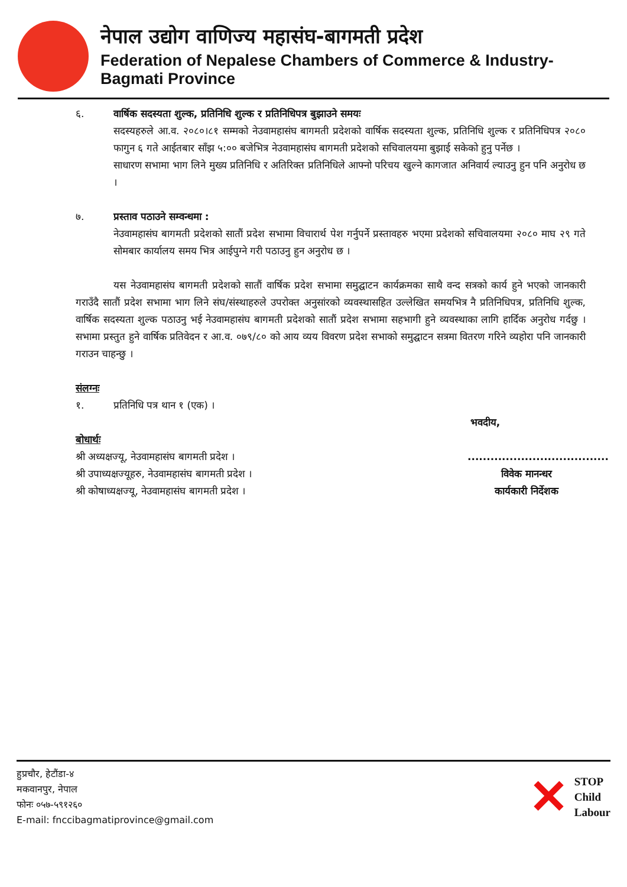नेपाल उद्योग वाणिज्य महासंघ-बागमती प्रदेश
Federation of Nepalese Chambers of Commerce & Industry-Bagmati Province
६. वार्षिक सदस्यता शुल्क, प्रतिनिधि शुल्क र प्रतिनिधिपत्र बुझाउने समयः
सदस्यहरुले आ.व. २०८०।८१ सम्मको नेउवामहासंघ बागमती प्रदेशको वार्षिक सदस्यता शुल्क, प्रतिनिधि शुल्क र प्रतिनिधिपत्र २०८० फागुन ६ गते आईतबार साँझ ५:०० बजेभित्र नेउवामहासंघ बागमती प्रदेशको सचिवालयमा बुझाई सकेको हुनु पर्नेछ ।
साधारण सभामा भाग लिने मुख्य प्रतिनिधि र अतिरिक्त प्रतिनिधिले आफ्नो परिचय खुल्ने कागजात अनिवार्य ल्याउनु हुन पनि अनुरोध छ ।
७. प्रस्ताव पठाउने सम्वन्धमा :
नेउवामहासंघ बागमती प्रदेशको सातौं प्रदेश सभामा विचारार्थ पेश गर्नुपर्ने प्रस्तावहरु भएमा प्रदेशको सचिवालयमा २०८० माघ २९ गते सोमबार कार्यालय समय भित्र आईपुग्ने गरी पठाउनु हुन अनुरोध छ ।
यस नेउवामहासंघ बागमती प्रदेशको सातौं वार्षिक प्रदेश सभामा समुद्घाटन कार्यक्रमका साथै वन्द सत्रको कार्य हुने भएको जानकारी गराउँदै सातौं प्रदेश सभामा भाग लिने संघ/संस्थाहरुले उपरोक्त अनुसांरको व्यवस्थासहित उल्लेखित समयभित्र नै प्रतिनिधिपत्र, प्रतिनिधि शुल्क, वार्षिक सदस्यता शुल्क पठाउनु भई नेउवामहासंघ बागमती प्रदेशको सातौं प्रदेश सभामा सहभागी हुने व्यवस्थाका लागि हार्दिक अनुरोध गर्दछु । सभामा प्रस्तुत हुने वार्षिक प्रतिवेदन र आ.व. ०७९/८० को आय व्यय विवरण प्रदेश सभाको समुद्घाटन सत्रमा वितरण गरिने व्यहोरा पनि जानकारी गराउन चाहन्छु ।
संलग्नः
१. प्रतिनिधि पत्र थान १ (एक) ।
भवदीय,
बोधार्थः
श्री अध्यक्षज्यू, नेउवामहासंघ बागमती प्रदेश ।
श्री उपाध्यक्षज्यूहरु, नेउवामहासंघ बागमती प्रदेश ।
श्री कोषाध्यक्षज्यू, नेउवामहासंघ बागमती प्रदेश ।
.....................................
विवेक मानन्धर
कार्यकारी निर्देशक
हुप्रचौर, हेटौंडा-४
मकवानपुर, नेपाल
फोनः ०५७-५९१२६०
E-mail: fncci​bagmatiprovince@gmail.com
✕ STOP
Child
Labour